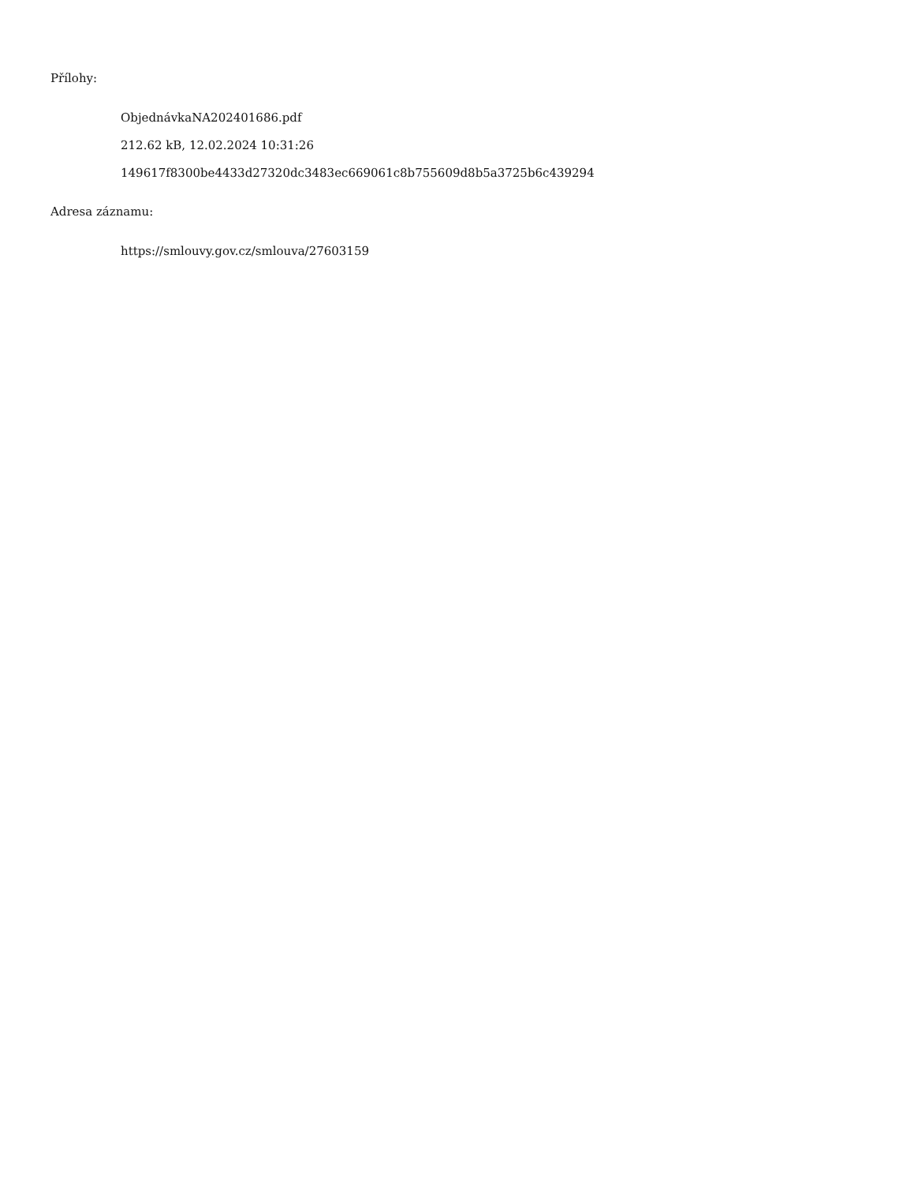Přílohy:
ObjednávkaNA202401686.pdf
212.62 kB, 12.02.2024 10:31:26
149617f8300be4433d27320dc3483ec669061c8b755609d8b5a3725b6c439294
Adresa záznamu:
https://smlouvy.gov.cz/smlouva/27603159